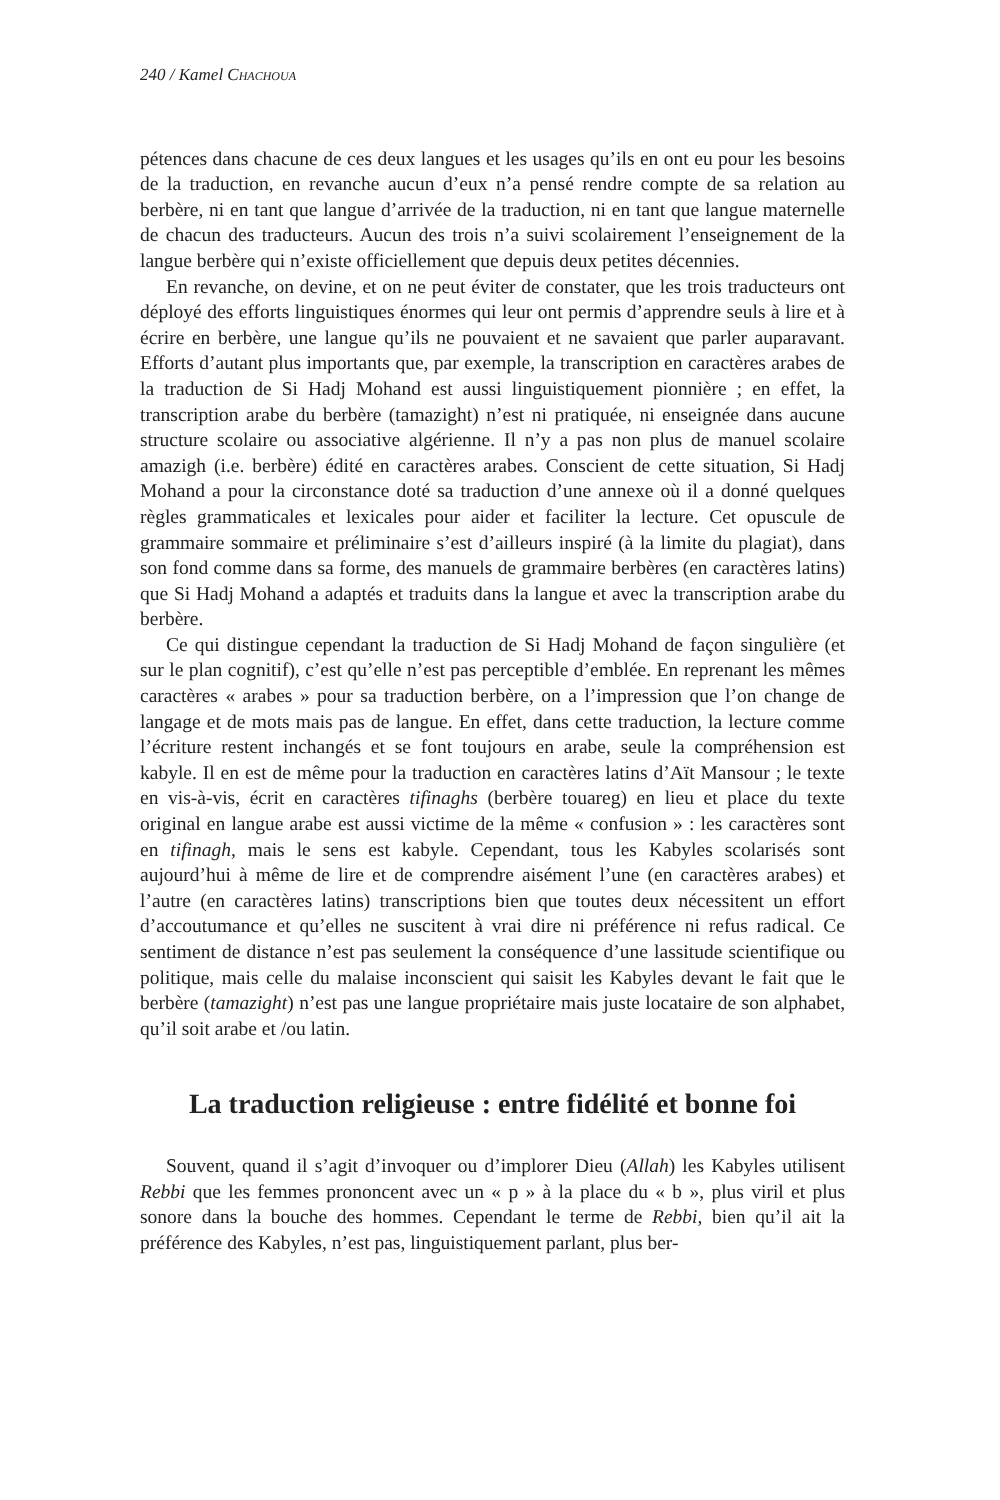240 / Kamel CHACHOUA
pétences dans chacune de ces deux langues et les usages qu’ils en ont eu pour les besoins de la traduction, en revanche aucun d’eux n’a pensé rendre compte de sa relation au berbère, ni en tant que langue d’arrivée de la traduction, ni en tant que langue maternelle de chacun des traducteurs. Aucun des trois n’a suivi scolairement l’enseignement de la langue berbère qui n’existe officiellement que depuis deux petites décennies.
En revanche, on devine, et on ne peut éviter de constater, que les trois traducteurs ont déployé des efforts linguistiques énormes qui leur ont permis d’apprendre seuls à lire et à écrire en berbère, une langue qu’ils ne pouvaient et ne savaient que parler auparavant. Efforts d’autant plus importants que, par exemple, la transcription en caractères arabes de la traduction de Si Hadj Mohand est aussi linguistiquement pionnière ; en effet, la transcription arabe du berbère (tamazight) n’est ni pratiquée, ni enseignée dans aucune structure scolaire ou associative algérienne. Il n’y a pas non plus de manuel scolaire amazigh (i.e. berbère) édité en caractères arabes. Conscient de cette situation, Si Hadj Mohand a pour la circonstance doté sa traduction d’une annexe où il a donné quelques règles grammaticales et lexicales pour aider et faciliter la lecture. Cet opuscule de grammaire sommaire et préliminaire s’est d’ailleurs inspiré (à la limite du plagiat), dans son fond comme dans sa forme, des manuels de grammaire berbères (en caractères latins) que Si Hadj Mohand a adaptés et traduits dans la langue et avec la transcription arabe du berbère.
Ce qui distingue cependant la traduction de Si Hadj Mohand de façon singulière (et sur le plan cognitif), c’est qu’elle n’est pas perceptible d’emblée. En reprenant les mêmes caractères « arabes » pour sa traduction berbère, on a l’impression que l’on change de langage et de mots mais pas de langue. En effet, dans cette traduction, la lecture comme l’écriture restent inchangés et se font toujours en arabe, seule la compréhension est kabyle. Il en est de même pour la traduction en caractères latins d’Aït Mansour ; le texte en vis-à-vis, écrit en caractères tifinaghs (berbère touareg) en lieu et place du texte original en langue arabe est aussi victime de la même « confusion » : les caractères sont en tifinagh, mais le sens est kabyle. Cependant, tous les Kabyles scolarisés sont aujourd’hui à même de lire et de comprendre aisément l’une (en caractères arabes) et l’autre (en caractères latins) transcriptions bien que toutes deux nécessitent un effort d’accoutumance et qu’elles ne suscitent à vrai dire ni préférence ni refus radical. Ce sentiment de distance n’est pas seulement la conséquence d’une lassitude scientifique ou politique, mais celle du malaise inconscient qui saisit les Kabyles devant le fait que le berbère (tamazight) n’est pas une langue propriétaire mais juste locataire de son alphabet, qu’il soit arabe et /ou latin.
La traduction religieuse : entre fidélité et bonne foi
Souvent, quand il s’agit d’invoquer ou d’implorer Dieu (Allah) les Kabyles utilisent Rebbi que les femmes prononcent avec un « p » à la place du « b », plus viril et plus sonore dans la bouche des hommes. Cependant le terme de Rebbi, bien qu’il ait la préférence des Kabyles, n’est pas, linguistiquement parlant, plus ber-